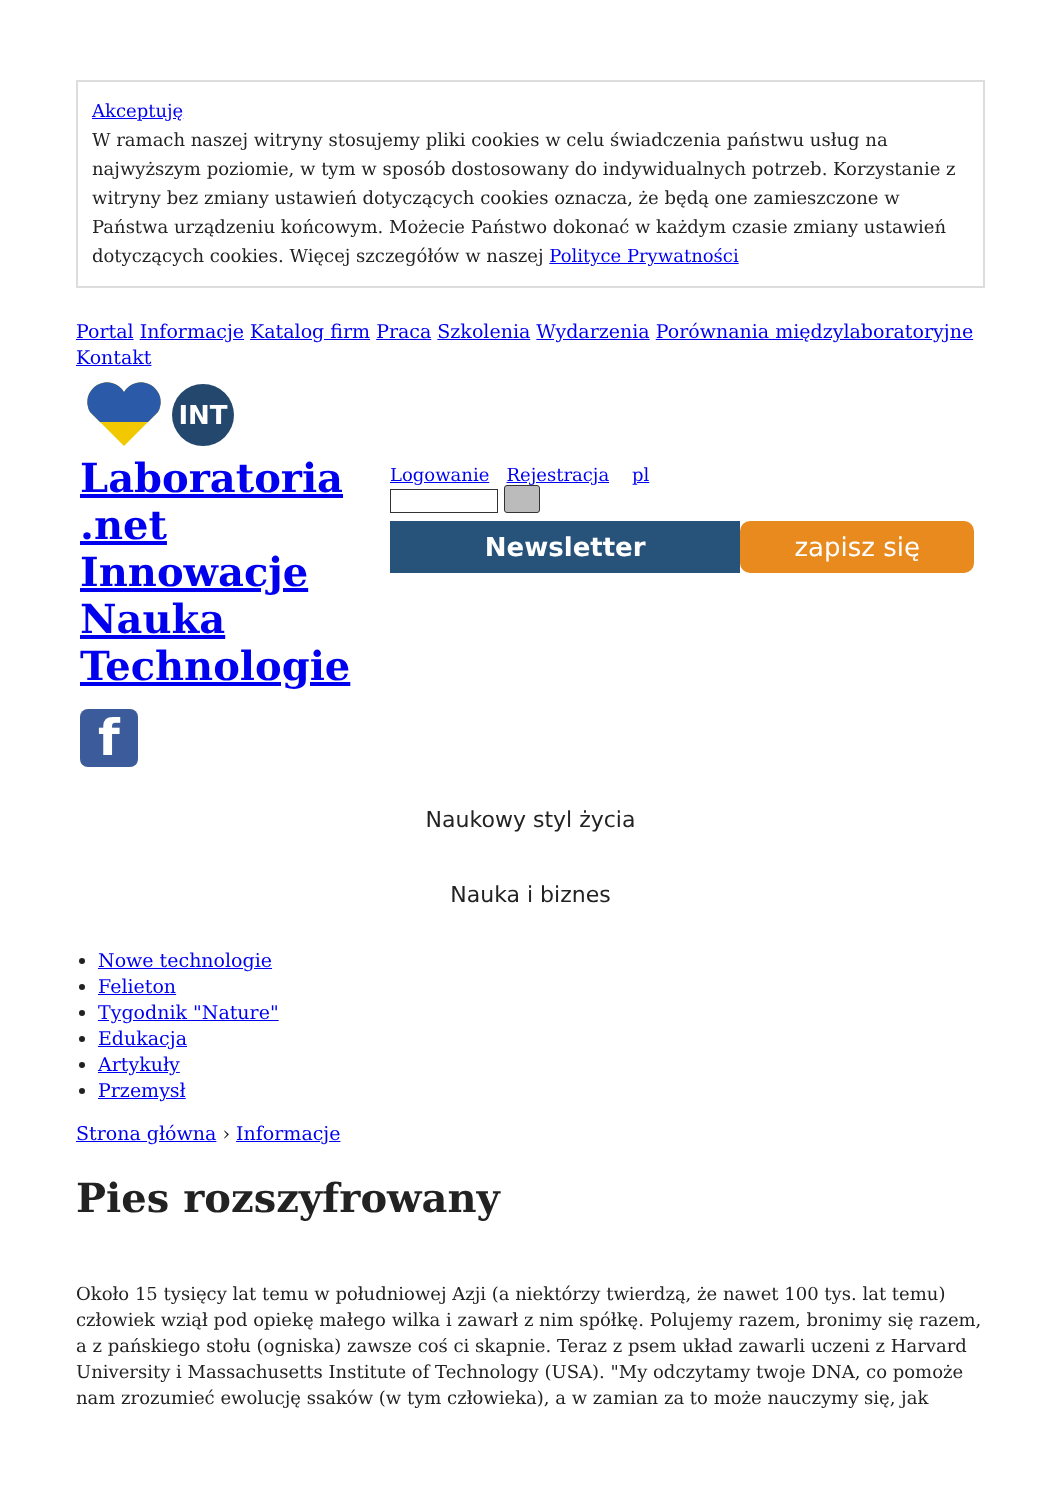Akceptuję
W ramach naszej witryny stosujemy pliki cookies w celu świadczenia państwu usług na najwyższym poziomie, w tym w sposób dostosowany do indywidualnych potrzeb. Korzystanie z witryny bez zmiany ustawień dotyczących cookies oznacza, że będą one zamieszczone w Państwa urządzeniu końcowym. Możecie Państwo dokonać w każdym czasie zmiany ustawień dotyczących cookies. Więcej szczegółów w naszej Polityce Prywatności
Portal Informacje Katalog firm Praca Szkolenia Wydarzenia Porównania międzylaboratoryjne Kontakt
INT
Laboratoria .net Innowacje Nauka Technologie
f
Logowanie Rejestracja pl
Newsletter zapisz się
Naukowy styl życia
Nauka i biznes
Nowe technologie
Felieton
Tygodnik "Nature"
Edukacja
Artykuły
Przemysł
Strona główna › Informacje
Pies rozszyfrowany
Około 15 tysięcy lat temu w południowej Azji (a niektórzy twierdzą, że nawet 100 tys. lat temu) człowiek wziął pod opiekę małego wilka i zawarł z nim spółkę. Polujemy razem, bronimy się razem, a z pańskiego stołu (ogniska) zawsze coś ci skapnie. Teraz z psem układ zawarli uczeni z Harvard University i Massachusetts Institute of Technology (USA). "My odczytamy twoje DNA, co pomoże nam zrozumieć ewolucję ssaków (w tym człowieka), a w zamian za to może nauczymy się, jak